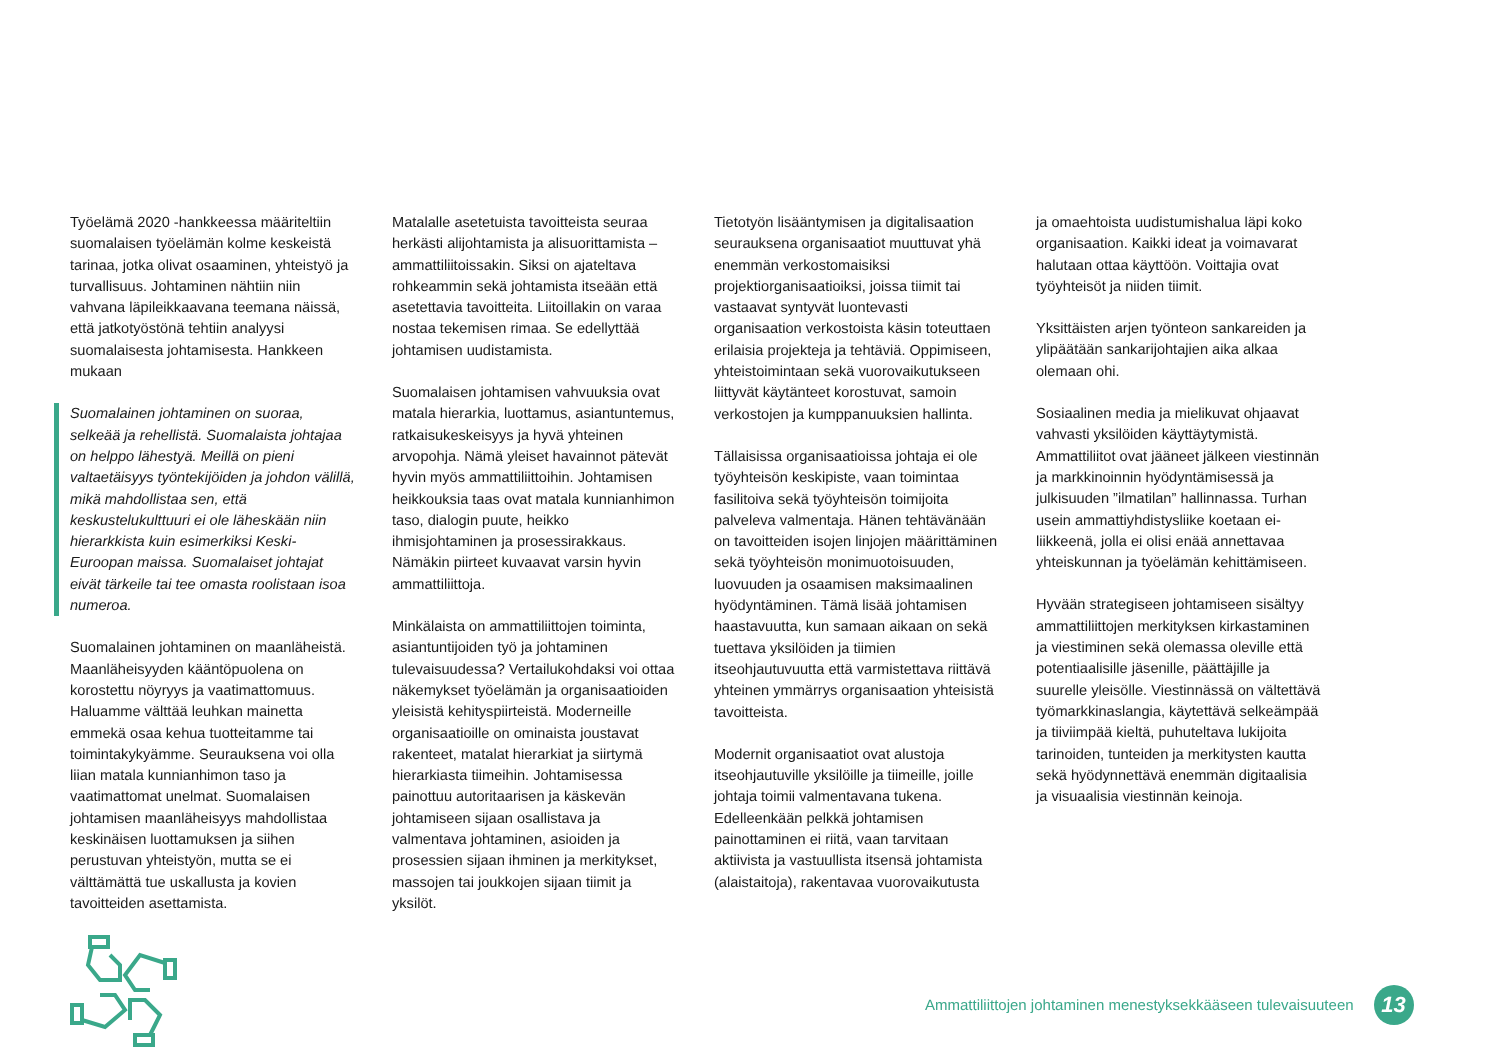Työelämä 2020 -hankkeessa määriteltiin suomalaisen työelämän kolme keskeistä tarinaa, jotka olivat osaaminen, yhteistyö ja turvallisuus. Johtaminen nähtiin niin vahvana läpileikkaavana teemana näissä, että jatkotyöstönä tehtiin analyysi suomalaisesta johtamisesta. Hankkeen mukaan
Suomalainen johtaminen on suoraa, selkeää ja rehellistä. Suomalaista johtajaa on helppo lähestyä. Meillä on pieni valtaetäisyys työntekijöiden ja johdon välillä, mikä mahdollistaa sen, että keskustelukulttuuri ei ole läheskään niin hierarkkista kuin esimerkiksi Keski-Euroopan maissa. Suomalaiset johtajat eivät tärkeile tai tee omasta roolistaan isoa numeroa.
Suomalainen johtaminen on maanläheistä. Maanläheisyyden kääntöpuolena on korostettu nöyryys ja vaatimattomuus. Haluamme välttää leuhkan mainetta emmekä osaa kehua tuotteitamme tai toimintakykyämme. Seurauksena voi olla liian matala kunnianhimon taso ja vaatimattomat unelmat. Suomalaisen johtamisen maanläheisyys mahdollistaa keskinäisen luottamuksen ja siihen perustuvan yhteistyön, mutta se ei välttämättä tue uskallusta ja kovien tavoitteiden asettamista.
Matalalle asetetuista tavoitteista seuraa herkästi alijohtamista ja alisuorittamista – ammattiliitoissakin. Siksi on ajateltava rohkeammin sekä johtamista itseään että asetettavia tavoitteita. Liitoillakin on varaa nostaa tekemisen rimaa. Se edellyttää johtamisen uudistamista.
Suomalaisen johtamisen vahvuuksia ovat matala hierarkia, luottamus, asiantuntemus, ratkaisukeskeisyys ja hyvä yhteinen arvopohja. Nämä yleiset havainnot pätevät hyvin myös ammattiliittoihin. Johtamisen heikkouksia taas ovat matala kunnianhimon taso, dialogin puute, heikko ihmisjohtaminen ja prosessirakkaus. Nämäkin piirteet kuvaavat varsin hyvin ammattiliittoja.
Minkälaista on ammattiliittojen toiminta, asiantuntijoiden työ ja johtaminen tulevaisuudessa? Vertailukohdaksi voi ottaa näkemykset työelämän ja organisaatioiden yleisistä kehityspiirteistä. Moderneille organisaatioille on ominaista joustavat rakenteet, matalat hierarkiat ja siirtymä hierarkiasta tiimeihin. Johtamisessa painottuu autoritaarisen ja käskevän johtamiseen sijaan osallistava ja valmentava johtaminen, asioiden ja prosessien sijaan ihminen ja merkitykset, massojen tai joukkojen sijaan tiimit ja yksilöt.
Tietotyön lisääntymisen ja digitalisaation seurauksena organisaatiot muuttuvat yhä enemmän verkostomaisiksi projektiorganisaatioiksi, joissa tiimit tai vastaavat syntyvät luontevasti organisaation verkostoista käsin toteuttaen erilaisia projekteja ja tehtäviä. Oppimiseen, yhteistoimintaan sekä vuorovaikutukseen liittyvät käytänteet korostuvat, samoin verkostojen ja kumppanuuksien hallinta.
Tällaisissa organisaatioissa johtaja ei ole työyhteisön keskipiste, vaan toimintaa fasilitoiva sekä työyhteisön toimijoita palveleva valmentaja. Hänen tehtävänään on tavoitteiden isojen linjojen määrittäminen sekä työyhteisön monimuotoisuuden, luovuuden ja osaamisen maksimaalinen hyödyntäminen. Tämä lisää johtamisen haastavuutta, kun samaan aikaan on sekä tuettava yksilöiden ja tiimien itseohjautuvuutta että varmistettava riittävä yhteinen ymmärrys organisaation yhteisistä tavoitteista.
Modernit organisaatiot ovat alustoja itseohjautuville yksilöille ja tiimeille, joille johtaja toimii valmentavana tukena. Edelleenkään pelkkä johtamisen painottaminen ei riitä, vaan tarvitaan aktiivista ja vastuullista itsensä johtamista (alaistaitoja), rakentavaa vuorovaikutusta
ja omaehtoista uudistumishalua läpi koko organisaation. Kaikki ideat ja voimavarat halutaan ottaa käyttöön. Voittajia ovat työyhteisöt ja niiden tiimit.
Yksittäisten arjen työnteon sankareiden ja ylipäätään sankarijohtajien aika alkaa olemaan ohi.
Sosiaalinen media ja mielikuvat ohjaavat vahvasti yksilöiden käyttäytymistä. Ammattiliitot ovat jääneet jälkeen viestinnän ja markkinoinnin hyödyntämisessä ja julkisuuden ”ilmatilan” hallinnassa. Turhan usein ammattiyhdistysliike koetaan ei-liikkeenä, jolla ei olisi enää annettavaa yhteiskunnan ja työelämän kehittämiseen.
Hyvään strategiseen johtamiseen sisältyy ammattiliittojen merkityksen kirkastaminen ja viestiminen sekä olemassa oleville että potentiaalisille jäsenille, päättäjille ja suurelle yleisölle. Viestinnässä on vältettävä työmarkkinaslangia, käytettävä selkeämpää ja tiiviimpää kieltä, puhuteltava lukijoita tarinoiden, tunteiden ja merkitysten kautta sekä hyödynnettävä enemmän digitaalisia ja visuaalisia viestinnän keinoja.
Ammattiliittojen johtaminen menestyksekkääseen tulevaisuuteen 13